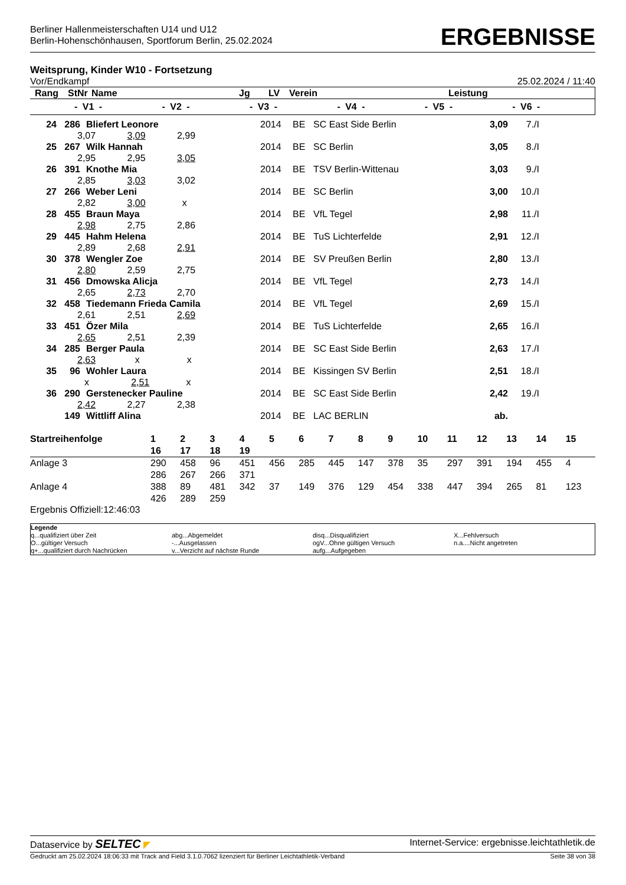Berliner Hallenmeisterschaften U14 und U12
Berlin-Hohenschönhausen, Sportforum Berlin, 25.02.2024
ERGEBNISSE
Weitsprung, Kinder W10 - Fortsetzung
Vor/Endkampf 25.02.2024 / 11:40
| Rang | StNr | Name | Jg | LV | Verein | Leistung |
- V1 - - V2 - - V3 - - V4 - - V5 - - V6 -
| 24 | 286 | Bliefert Leonore | 2014 | BE | SC East Side Berlin | 3,09 | 7./I |
| 3,07 3,09 2,99 | | | | | | | |
| 25 | 267 | Wilk Hannah | 2014 | BE | SC Berlin | 3,05 | 8./I |
| 2,95 2,95 3,05 | | | | | | | |
| 26 | 391 | Knothe Mia | 2014 | BE | TSV Berlin-Wittenau | 3,03 | 9./I |
| 2,85 3,03 3,02 | | | | | | | |
| 27 | 266 | Weber Leni | 2014 | BE | SC Berlin | 3,00 | 10./I |
| 2,82 3,00 x | | | | | | | |
| 28 | 455 | Braun Maya | 2014 | BE | VfL Tegel | 2,98 | 11./I |
| 2,98 2,75 2,86 | | | | | | | |
| 29 | 445 | Hahm Helena | 2014 | BE | TuS Lichterfelde | 2,91 | 12./I |
| 2,89 2,68 2,91 | | | | | | | |
| 30 | 378 | Wengler Zoe | 2014 | BE | SV Preußen Berlin | 2,80 | 13./I |
| 2,80 2,59 2,75 | | | | | | | |
| 31 | 456 | Dmowska Alicja | 2014 | BE | VfL Tegel | 2,73 | 14./I |
| 2,65 2,73 2,70 | | | | | | | |
| 32 | 458 | Tiedemann Frieda Camila | 2014 | BE | VfL Tegel | 2,69 | 15./I |
| 2,61 2,51 2,69 | | | | | | | |
| 33 | 451 | Özer Mila | 2014 | BE | TuS Lichterfelde | 2,65 | 16./I |
| 2,65 2,51 2,39 | | | | | | | |
| 34 | 285 | Berger Paula | 2014 | BE | SC East Side Berlin | 2,63 | 17./I |
| 2,63 x x | | | | | | | |
| 35 | 96 | Wohler Laura | 2014 | BE | Kissingen SV Berlin | 2,51 | 18./I |
| x 2,51 x | | | | | | | |
| 36 | 290 | Gerstenecker Pauline | 2014 | BE | SC East Side Berlin | 2,42 | 19./I |
| 2,42 2,27 2,38 | | | | | | | |
| | 149 | Wittliff Alina | 2014 | BE | LAC BERLIN | ab. | |
| Startreihenfolge | 1 16 | 2 17 | 3 18 | 4 19 | 5 | 6 | 7 | 8 | 9 | 10 | 11 | 12 | 13 | 14 | 15 |
| Anlage 3 | 290 286 | 458 267 | 96 266 | 451 371 | 456 | 285 | 445 | 147 | 378 | 35 | 297 | 391 | 194 | 455 | 4 |
| Anlage 4 | 388 426 | 89 289 | 481 259 | 342 | 37 | 149 | 376 | 129 | 454 | 338 | 447 | 394 | 265 | 81 | 123 |
Ergebnis Offiziell:12:46:03
Legende
q...qualifiziert über Zeit
O...gültiger Versuch
q+...qualifiziert durch Nachrücken
abg...Abgemeldet
-...Ausgelassen
v...Verzicht auf nächste Runde
disq...Disqualifiziert
ogV...Ohne gültigen Versuch
aufg...Aufgegeben
X...Fehlversuch
n.a....Nicht angetreten
Dataservice by SELTEC ◤ Internet-Service: ergebnisse.leichtathletik.de
Gedruckt am 25.02.2024 18:06:33 mit Track and Field 3.1.0.7062 lizenziert für Berliner Leichtathletik-Verband Seite 38 von 38